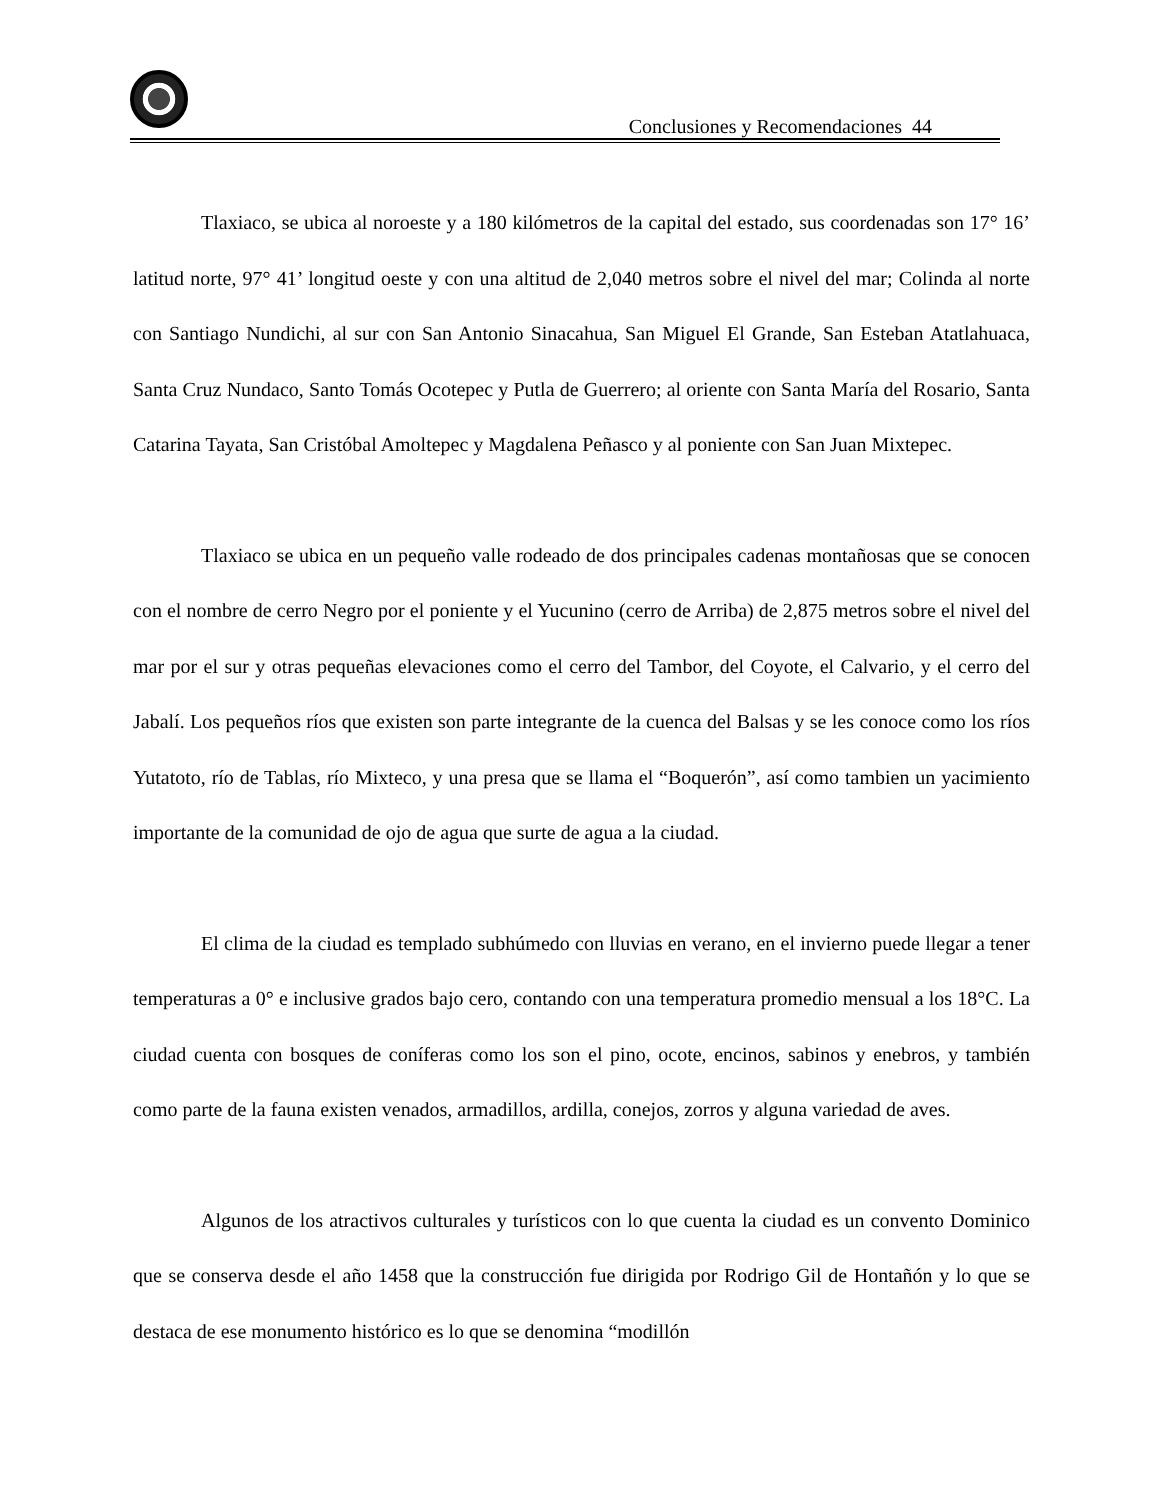Conclusiones y Recomendaciones 44
Tlaxiaco, se ubica al noroeste y a 180 kilómetros de la capital del estado, sus coordenadas son 17° 16’ latitud norte, 97° 41’ longitud oeste y con una altitud de 2,040 metros sobre el nivel del mar; Colinda al norte con Santiago Nundichi, al sur con San Antonio Sinacahua, San Miguel El Grande, San Esteban Atatlahuaca, Santa Cruz Nundaco, Santo Tomás Ocotepec y Putla de Guerrero; al oriente con Santa María del Rosario, Santa Catarina Tayata, San Cristóbal Amoltepec y Magdalena Peñasco y al poniente con San Juan Mixtepec.
Tlaxiaco se ubica en un pequeño valle rodeado de dos principales cadenas montañosas que se conocen con el nombre de cerro Negro por el poniente y el Yucunino (cerro de Arriba) de 2,875 metros sobre el nivel del mar por el sur y otras pequeñas elevaciones como el cerro del Tambor, del Coyote, el Calvario, y el cerro del Jabalí. Los pequeños ríos que existen son parte integrante de la cuenca del Balsas y se les conoce como los ríos Yutatoto, río de Tablas, río Mixteco, y una presa que se llama el “Boquerón”, así como tambien un yacimiento importante de la comunidad de ojo de agua que surte de agua a la ciudad.
El clima de la ciudad es templado subhúmedo con lluvias en verano, en el invierno puede llegar a tener temperaturas a 0° e inclusive grados bajo cero, contando con una temperatura promedio mensual a los 18°C. La ciudad cuenta con bosques de coníferas como los son el pino, ocote, encinos, sabinos y enebros, y también como parte de la fauna existen venados, armadillos, ardilla, conejos, zorros y alguna variedad de aves.
Algunos de los atractivos culturales y turísticos con lo que cuenta la ciudad es un convento Dominico que se conserva desde el año 1458 que la construcción fue dirigida por Rodrigo Gil de Hontañón y lo que se destaca de ese monumento histórico es lo que se denomina “modillón